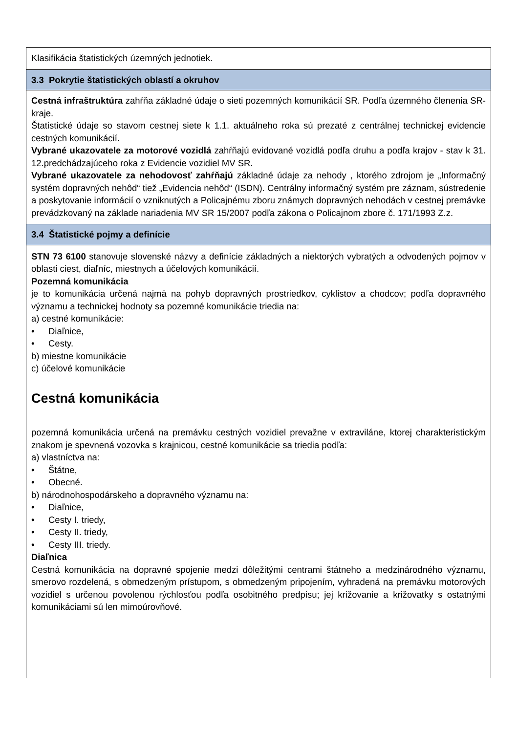| Klasifikácia štatistických územných jednotiek. |
| 3.3 Pokrytie štatistických oblastí a okruhov |
| Cestná infraštruktúra zahŕňa základné údaje o sieti pozemných komunikácií SR. Podľa územného členenia SR-kraje. Štatistické údaje so stavom cestnej siete k 1.1. aktuálneho roka sú prezaté z centrálnej technickej evidencie cestných komunikácií. Vybrané ukazovatele za motorové vozidlá zahŕňajú evidované vozidlá podľa druhu a podľa krajov - stav k 31. 12.predchádzajúceho roka z Evidencie vozidiel MV SR. Vybrané ukazovatele za nehodovosť zahŕňajú základné údaje za nehody , ktorého zdrojom je „Informačný systém dopravných nehôd“ tiež „Evidencia nehôd“ (ISDN). Centrálny informačný systém pre záznam, sústredenie a poskytovanie informácií o vzniknutých a Policajnému zboru známych dopravných nehodách v cestnej premávke prevádzkovaný na základe nariadenia MV SR 15/2007 podľa zákona o Policajnom zbore č. 171/1993 Z.z. |
| 3.4 Štatistické pojmy a definície |
| STN 73 6100 stanovuje slovenské názvy a definície základných a niektorých vybratých a odvodených pojmov v oblasti ciest, diaľníc, miestnych a účelových komunikácií. Pozemná komunikácia je to komunikácia určená najmä na pohyb dopravných prostriedkov, cyklistov a chodcov; podľa dopravného významu a technickej hodnoty sa pozemné komunikácie triedia na: a) cestné komunikácie: • Diaľnice, • Cesty. b) miestne komunikácie c) účelové komunikácie Cestná komunikácia pozemná komunikácia určená na premávku cestných vozidiel prevažne v extraviláne, ktorej charakteristickým znakom je spevnená vozovka s krajnicou, cestné komunikácie sa triedia podľa: a) vlastníctva na: • Štátne, • Obecné. b) národnohospodárskeho a dopravného významu na: • Diaľnice, • Cesty I. triedy, • Cesty II. triedy, • Cesty III. triedy. Diaľnica Cestná komunikácia na dopravné spojenie medzi dôležitými centrami štátneho a medzinárodného významu, smerovo rozdelená, s obmedzeným prístupom, s obmedzeným pripojením, vyhradená na premávku motorových vozidiel s určenou povolenou rýchlosťou podľa osobitného predpisu; jej križovanie a križovatky s ostatnými komunikáciami sú len mimoúrovňové. |